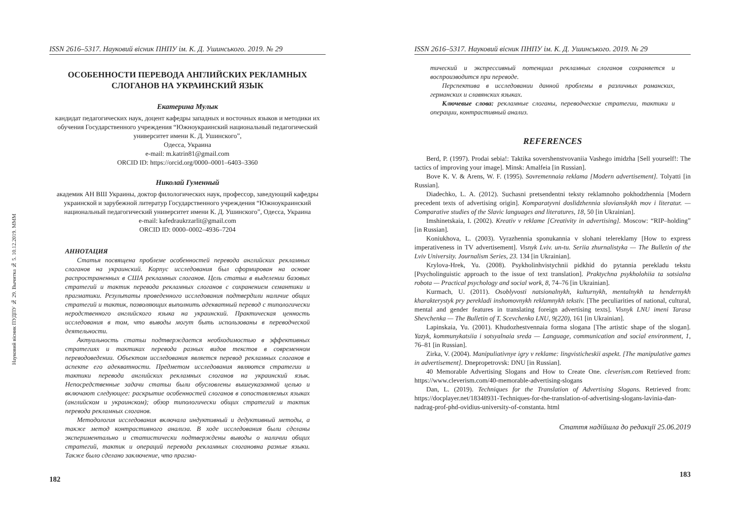Науковий вісник ПУДПУ № 29. Вычитка № 5. 10.12.2019. МММ
ISSN 2616–5317. Науковий вісник ПНПУ ім. К. Д. Ушинського. 2019. № 29
ОСОБЕННОСТИ ПЕРЕВОДА АНГЛИЙСКИХ РЕКЛАМНЫХ СЛОГАНОВ НА УКРАИНСКИЙ ЯЗЫК
Екатерина Мулык
кандидат педагогических наук, доцент кафедры западных и восточных языков и методики их обучения Государственного учреждения “Южноукраинский национальный педагогический университет имени К. Д. Ушинского”,
Одесса, Украина
e-mail: m.katrin81@gmail.com
ORCID ID: https://orcid.org/0000–0001–6403–3360
Николай Гуменный
академик АН ВШ Украины, доктор филологических наук, профессор, заведующий кафедры украинской и зарубежной литератур Государственного учреждения “Южноукраинский национальный педагогический университет имени К. Д. Ушинского”, Одесса, Украина
e-mail: kafedraukrzarlit@gmail.com
ORCID ID: 0000–0002–4936–7204
АННОТАЦИЯ
Статья посвящена проблеме особенностей перевода английских рекламных слоганов на украинский. Корпус исследования был сформирован на основе распространенных в США рекламных слоганов. Цель статьи в выделении базовых стратегий и тактик перевода рекламных слоганов с сохранением семантики и прагматики. Результаты проведенного исследования подтвердили наличие общих стратегий и тактик, позволяющих выполнить адекватный перевод с типологически неродственного английского языка на украинский. Практическая ценность исследования в том, что выводы могут быть использованы в переводческой деятельности.
Актуальность статьи подтверждается необходимостью в эффективных стратегиях и тактиках перевода разных видов текстов в современном переводоведении. Объектом исследования является перевод рекламных слоганов в аспекте его адекватности. Предметом исследования являются стратегии и тактики перевода английских рекламных слоганов на украинский язык. Непосредственные задачи статьи были обусловлены вышеуказанной целью и включают следующее: раскрытие особенностей слоганов в сопоставляемых языках (английском и украинском); обзор типологически общих стратегий и тактик перевода рекламных слоганов.
Методология исследования включала индуктивный и дедуктивный методы, а также метод контрастивного анализа. В ходе исследования были сделаны экспериментально и статистически подтверждены выводы о наличии общих стратегий, тактик и операций перевода рекламных слогановна разные языки. Также было сделано заключение, что прагма-
182
ISSN 2616–5317. Науковий вісник ПНПУ ім. К. Д. Ушинського. 2019. № 29
тический и экспрессивный потенциал рекламных слоганов сохраняется и воспроизводится при переводе.
Перспектива в исследовании данной проблемы в различных романских, германских и славянских языках.
Ключевые слова: рекламные слоганы, переводческие стратегии, тактики и операции, контрастивный анализ.
REFERENCES
Berd, P. (1997). Prodai sebia!: Taktika sovershenstvovaniia Vashego imidzha [Sell yourself!: The tactics of improving your image]. Minsk: Amalfeia [in Russian].
Bove K. V. & Arens, W. F. (1995). Sovremennaia reklama [Modern advertisement]. Tolyatti [in Russian].
Diadechko, L. A. (2012). Suchasni pretsendentni teksty reklamnoho pokhodzhennia [Modern precedent texts of advertising origin]. Komparatyvni doslidzhennia slovianskykh mov i literatur. — Comparative studies of the Slavic languages and literatures, 18, 50 [in Ukrainian].
Imshinetskaia, I. (2002). Kreativ v reklame [Creativity in advertising]. Moscow: “RIP–holding” [in Russian].
Koniukhova, L. (2003). Vyrazhennia sponukannia v slohani telereklamy [How to express imperativeness in TV advertisement]. Visnyk Lviv. un-tu. Seriia zhurnalistyka — The Bulletin of the Lviv University. Journalism Series, 23. 134 [in Ukrainian].
Krylova-Hrek, Yu. (2008). Psykholinhvistychnii pidkhid do pytannia perekladu tekstu [Psycholinguistic approach to the issue of text translation]. Praktychna psykholohiia ta sotsialna robota — Practical psychology and social work, 8, 74–76 [in Ukrainian].
Kurmach, U. (2011). Osoblyvosti natsionalnykh, kulturnykh, mentalnykh ta hendernykh kharakterystyk pry perekladi inshomovnykh reklamnykh tekstiv. [The peculiarities of national, cultural, mental and gender features in translating foreign advertising texts]. Visnyk LNU imeni Tarasa Shevchenka — The Bulletin of T. Scevchenko LNU, 9(220), 161 [in Ukrainian].
Lapinskaia, Yu. (2001). Khudozhestvennaia forma slogana [The artistic shape of the slogan]. Yazyk, kommunykatsiia i sotsyalnaia sreda — Language, communication and social environment, 1, 76–81 [in Russian].
Zirka, V. (2004). Manipuliativnye igry v reklame: lingvisticheskii aspekt. [The manipulative games in advertisement]. Dnepropetrovsk: DNU [in Russian].
40 Memorable Advertising Slogans and How to Create One. cleverism.com Retrieved from: https://www.cleverism.com/40-memorable-advertising-slogans
Dan, L. (2019). Techniques for the Translation of Advertising Slogans. Retrieved from: https://docplayer.net/18348931-Techniques-for-the-translation-of-advertising-slogans-lavinia-dan-nadrag-prof-phd-ovidius-university-of-constanta. html
Стаття надійшла до редакції 25.06.2019
183